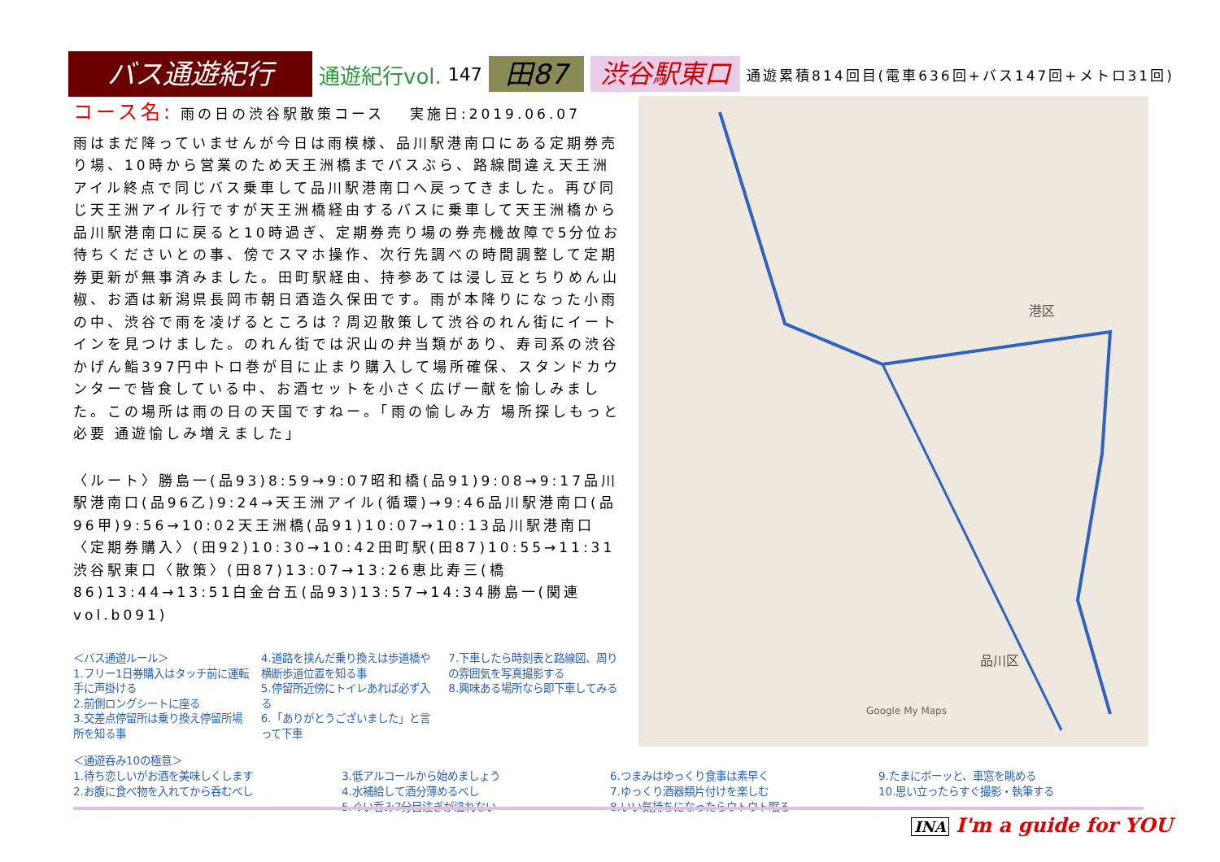バス通遊紀行
通遊紀行vol.
147
田87 渋谷駅東口
通遊累積814回目(電車636回+バス147回+メトロ31回)
コース名: 雨の日の渋谷駅散策コース　 実施日:2019.06.07
雨はまだ降っていませんが今日は雨模様、品川駅港南口にある定期券売り場、10時から営業のため天王洲橋までバスぶら、路線間違え天王洲アイル終点で同じバス乗車して品川駅港南口へ戻ってきました。再び同じ天王洲アイル行ですが天王洲橋経由するバスに乗車して天王洲橋から品川駅港南口に戻ると10時過ぎ、定期券売り場の券売機故障で5分位お待ちくださいとの事、傍でスマホ操作、次行先調べの時間調整して定期券更新が無事済みました。田町駅経由、持参あては浸し豆とちりめん山椒、お酒は新潟県長岡市朝日酒造久保田です。雨が本降りになった小雨の中、渋谷で雨を凌げるところは？周辺散策して渋谷のれん街にイートインを見つけました。のれん街では沢山の弁当類があり、寿司系の渋谷かげん鮨397円中トロ巻が目に止まり購入して場所確保、スタンドカウンターで皆食している中、お酒セットを小さく広げ一献を愉しみました。この場所は雨の日の天国ですねー。「雨の愉しみ方 場所探しもっと必要 通遊愉しみ増えました」
〈ルート〉勝島一(品93)8:59→9:07昭和橋(品91)9:08→9:17品川駅港南口(品96乙)9:24→天王洲アイル(循環)→9:46品川駅港南口(品96甲)9:56→10:02天王洲橋(品91)10:07→10:13品川駅港南口〈定期券購入〉(田92)10:30→10:42田町駅(田87)10:55→11:31渋谷駅東口〈散策〉(田87)13:07→13:26恵比寿三(橋86)13:44→13:51白金台五(品93)13:57→14:34勝島一(関連vol.b091)
港区
品川区
Google My Maps
＜バス通遊ルール＞
1.フリー1日券購入はタッチ前に運転手に声掛ける
2.前側ロングシートに座る
3.交差点停留所は乗り換え停留所場所を知る事
4.道路を挟んだ乗り換えは歩道橋や横断歩道位置を知る事
5.停留所近傍にトイレあれば必ず入る
6.「ありがとうございました」と言って下車
7.下車したら時刻表と路線図、周りの雰囲気を写真撮影する
8.興味ある場所なら即下車してみる
＜通遊呑み10の極意＞
1.待ち恋しいがお酒を美味しくします
2.お腹に食べ物を入れてから呑むべし
3.低アルコールから始めましょう
4.水補給して酒分薄めるべし
5.ぐい呑み7分目注ぎが溢れない
6.つまみはゆっくり食事は素早く
7.ゆっくり酒器類片付けを楽しむ
8.いい気持ちになったらウトウト眠る
9.たまにボーッと、車窓を眺める
10.思い立ったらすぐ撮影・執筆する
INA I'm a guide for YOU